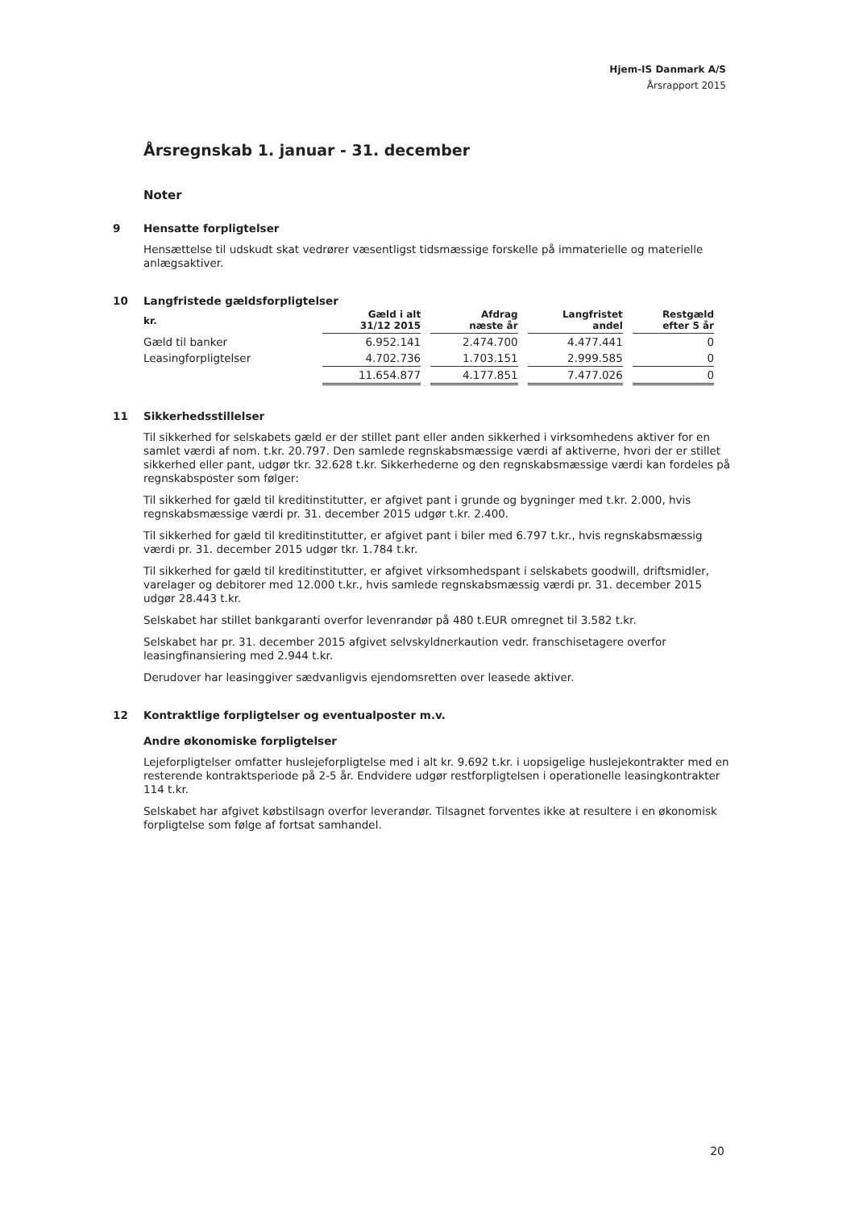Hjem-IS Danmark A/S
Årsrapport 2015
Årsregnskab 1. januar - 31. december
Noter
9 Hensatte forpligtelser
Hensættelse til udskudt skat vedrører væsentligst tidsmæssige forskelle på immaterielle og materielle anlægsaktiver.
10 Langfristede gældsforpligtelser
| kr. | Gæld i alt 31/12 2015 | Afdrag næste år | Langfristet andel | Restgæld efter 5 år |
| --- | --- | --- | --- | --- |
| Gæld til banker | 6.952.141 | 2.474.700 | 4.477.441 | 0 |
| Leasingforpligtelser | 4.702.736 | 1.703.151 | 2.999.585 | 0 |
| | 11.654.877 | 4.177.851 | 7.477.026 | 0 |
11 Sikkerhedsstillelser
Til sikkerhed for selskabets gæld er der stillet pant eller anden sikkerhed i virksomhedens aktiver for en samlet værdi af nom. t.kr. 20.797. Den samlede regnskabsmæssige værdi af aktiverne, hvori der er stillet sikkerhed eller pant, udgør tkr. 32.628 t.kr. Sikkerhederne og den regnskabsmæssige værdi kan fordeles på regnskabsposter som følger:
Til sikkerhed for gæld til kreditinstitutter, er afgivet pant i grunde og bygninger med t.kr. 2.000, hvis regnskabsmæssige værdi pr. 31. december 2015 udgør t.kr. 2.400.
Til sikkerhed for gæld til kreditinstitutter, er afgivet pant i biler med 6.797 t.kr., hvis regnskabsmæssig værdi pr. 31. december 2015 udgør tkr. 1.784 t.kr.
Til sikkerhed for gæld til kreditinstitutter, er afgivet virksomhedspant i selskabets goodwill, driftsmidler, varelager og debitorer med 12.000 t.kr., hvis samlede regnskabsmæssig værdi pr. 31. december 2015 udgør 28.443 t.kr.
Selskabet har stillet bankgaranti overfor levenrandør på 480 t.EUR omregnet til 3.582 t.kr.
Selskabet har pr. 31. december 2015 afgivet selvskyldnerkaution vedr. franschisetagere overfor leasingfinansiering med 2.944 t.kr.
Derudover har leasinggiver sædvanligvis ejendomsretten over leasede aktiver.
12 Kontraktlige forpligtelser og eventualposter m.v.
Andre økonomiske forpligtelser
Lejeforpligtelser omfatter huslejeforpligtelse med i alt kr. 9.692 t.kr. i uopsigelige huslejekontrakter med en resterende kontraktsperiode på 2-5 år. Endvidere udgør restforpligtelsen i operationelle leasingkontrakter 114 t.kr.
Selskabet har afgivet købstilsagn overfor leverandør. Tilsagnet forventes ikke at resultere i en økonomisk forpligtelse som følge af fortsat samhandel.
20